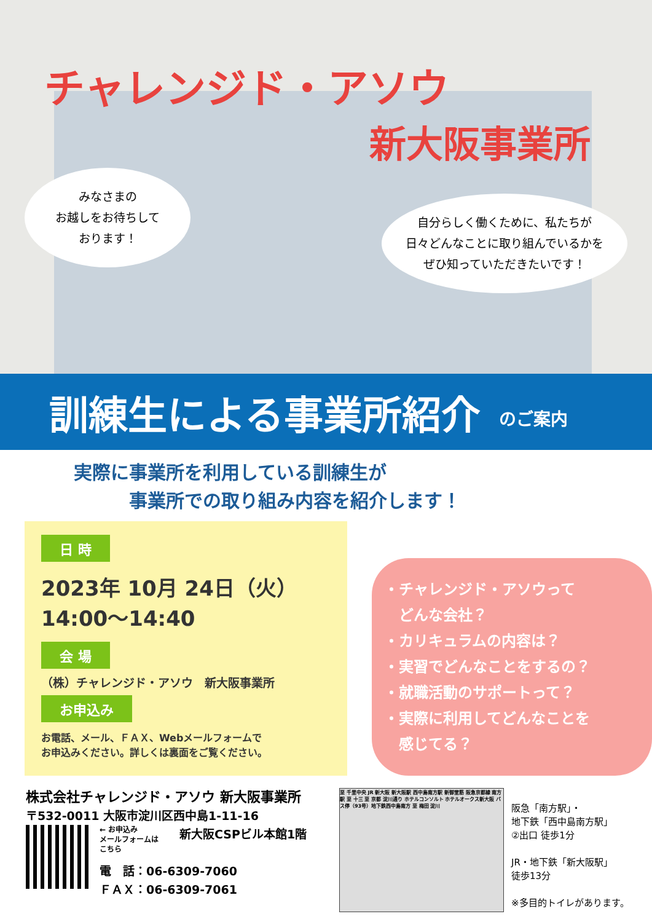チャレンジド・アソウ
新大阪事業所
みなさまの
お越しをお待ちして
おります！
自分らしく働くために、私たちが
日々どんなことに取り組んでいるかを
ぜひ知っていただきたいです！
訓練生による事業所紹介
のご案内
実際に事業所を利用している訓練生が
　　　事業所での取り組み内容を紹介します！
日 時
2023年 10月 24日（火）
14:00～14:40
会 場
（株）チャレンジド・アソウ　新大阪事業所
お申込み
お電話、メール、ＦＡＸ、Webメールフォームで
お申込みください。詳しくは裏面をご覧ください。
・チャレンジド・アソウって
　どんな会社？
・カリキュラムの内容は？
・実習でどんなことをするの？
・就職活動のサポートって？
・実際に利用してどんなことを
　感じてる？
株式会社チャレンジド・アソウ 新大阪事業所
〒532-0011 大阪市淀川区西中島1-11-16
← お申込み
メールフォームは
こちら
新大阪CSPビル本館1階
電　話：06-6309-7060
ＦＡＸ：06-6309-7061
至 千里中央 JR 新大阪 新大阪駅 西中島南方駅 新御堂筋 阪急京都線 南方駅 至 十三 至 京都 淀川通り ホテルコンソルト ホテルオークス新大阪 バス停（93号）地下鉄西中島南方 至 梅田 淀川
阪急「南方駅」・
地下鉄「西中島南方駅」
②出口 徒歩1分
JR・地下鉄「新大阪駅」
徒歩13分
※多目的トイレがあります。